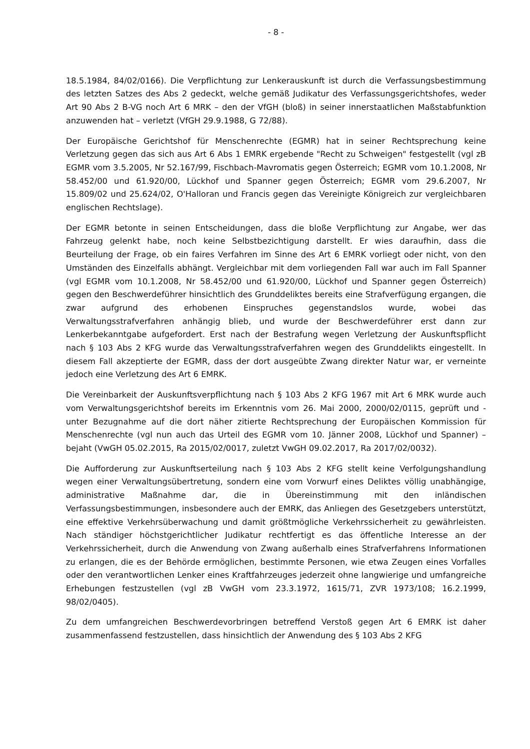- 8 -
18.5.1984, 84/02/0166). Die Verpflichtung zur Lenkerauskunft ist durch die Verfassungsbestimmung des letzten Satzes des Abs 2 gedeckt, welche gemäß Judikatur des Verfassungsgerichtshofes, weder Art 90 Abs 2 B-VG noch Art 6 MRK – den der VfGH (bloß) in seiner innerstaatlichen Maßstabfunktion anzuwenden hat – verletzt (VfGH 29.9.1988, G 72/88).
Der Europäische Gerichtshof für Menschenrechte (EGMR) hat in seiner Rechtsprechung keine Verletzung gegen das sich aus Art 6 Abs 1 EMRK ergebende "Recht zu Schweigen" festgestellt (vgl zB EGMR vom 3.5.2005, Nr 52.167/99, Fischbach-Mavromatis gegen Österreich; EGMR vom 10.1.2008, Nr 58.452/00 und 61.920/00, Lückhof und Spanner gegen Österreich; EGMR vom 29.6.2007, Nr 15.809/02 und 25.624/02, O'Halloran und Francis gegen das Vereinigte Königreich zur vergleichbaren englischen Rechtslage).
Der EGMR betonte in seinen Entscheidungen, dass die bloße Verpflichtung zur Angabe, wer das Fahrzeug gelenkt habe, noch keine Selbstbezichtigung darstellt. Er wies daraufhin, dass die Beurteilung der Frage, ob ein faires Verfahren im Sinne des Art 6 EMRK vorliegt oder nicht, von den Umständen des Einzelfalls abhängt. Vergleichbar mit dem vorliegenden Fall war auch im Fall Spanner (vgl EGMR vom 10.1.2008, Nr 58.452/00 und 61.920/00, Lückhof und Spanner gegen Österreich) gegen den Beschwerdeführer hinsichtlich des Grunddeliktes bereits eine Strafverfügung ergangen, die zwar aufgrund des erhobenen Einspruches gegenstandslos wurde, wobei das Verwaltungsstrafverfahren anhängig blieb, und wurde der Beschwerdeführer erst dann zur Lenkerbekanntgabe aufgefordert. Erst nach der Bestrafung wegen Verletzung der Auskunftspflicht nach § 103 Abs 2 KFG wurde das Verwaltungsstrafverfahren wegen des Grunddelikts eingestellt. In diesem Fall akzeptierte der EGMR, dass der dort ausgeübte Zwang direkter Natur war, er verneinte jedoch eine Verletzung des Art 6 EMRK.
Die Vereinbarkeit der Auskunftsverpflichtung nach § 103 Abs 2 KFG 1967 mit Art 6 MRK wurde auch vom Verwaltungsgerichtshof bereits im Erkenntnis vom 26. Mai 2000, 2000/02/0115, geprüft und - unter Bezugnahme auf die dort näher zitierte Rechtsprechung der Europäischen Kommission für Menschenrechte (vgl nun auch das Urteil des EGMR vom 10. Jänner 2008, Lückhof und Spanner) – bejaht (VwGH 05.02.2015, Ra 2015/02/0017, zuletzt VwGH 09.02.2017, Ra 2017/02/0032).
Die Aufforderung zur Auskunftserteilung nach § 103 Abs 2 KFG stellt keine Verfolgungshandlung wegen einer Verwaltungsübertretung, sondern eine vom Vorwurf eines Deliktes völlig unabhängige, administrative Maßnahme dar, die in Übereinstimmung mit den inländischen Verfassungsbestimmungen, insbesondere auch der EMRK, das Anliegen des Gesetzgebers unterstützt, eine effektive Verkehrsüberwachung und damit größtmögliche Verkehrssicherheit zu gewährleisten. Nach ständiger höchstgerichtlicher Judikatur rechtfertigt es das öffentliche Interesse an der Verkehrssicherheit, durch die Anwendung von Zwang außerhalb eines Strafverfahrens Informationen zu erlangen, die es der Behörde ermöglichen, bestimmte Personen, wie etwa Zeugen eines Vorfalles oder den verantwortlichen Lenker eines Kraftfahrzeuges jederzeit ohne langwierige und umfangreiche Erhebungen festzustellen (vgl zB VwGH vom 23.3.1972, 1615/71, ZVR 1973/108; 16.2.1999, 98/02/0405).
Zu dem umfangreichen Beschwerdevorbringen betreffend Verstoß gegen Art 6 EMRK ist daher zusammenfassend festzustellen, dass hinsichtlich der Anwendung des § 103 Abs 2 KFG